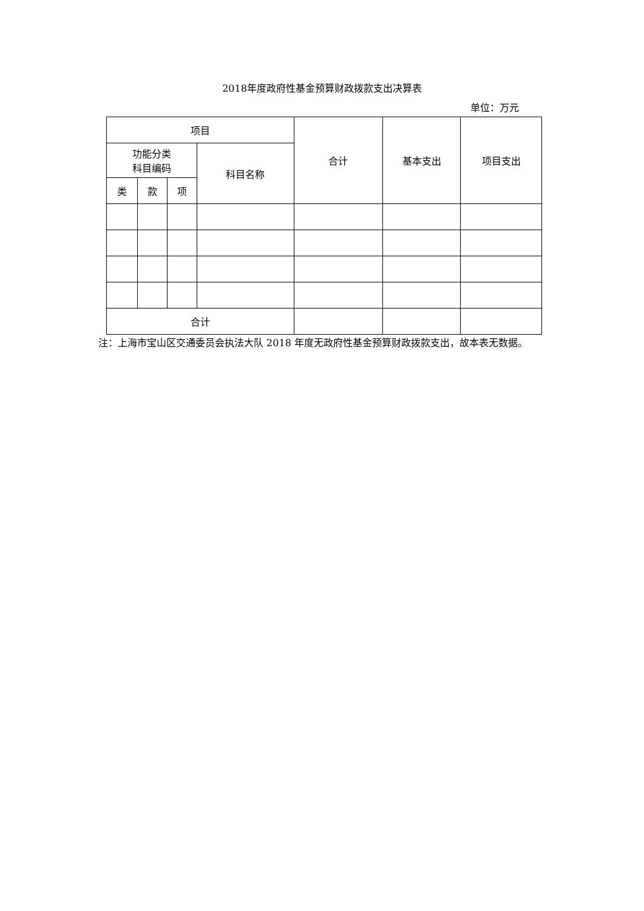2018年度政府性基金预算财政拨款支出决算表
单位：万元
| 项目 | | | | 合计 | 基本支出 | 项目支出 |
| --- | --- | --- | --- | --- | --- | --- |
| 功能分类 科目编码 | | | 科目名称 | | | |
| 类 | 款 | 项 | | | | |
| 合计 | | | | | | |
注：上海市宝山区交通委员会执法大队 2018 年度无政府性基金预算财政拨款支出，故本表无数据。